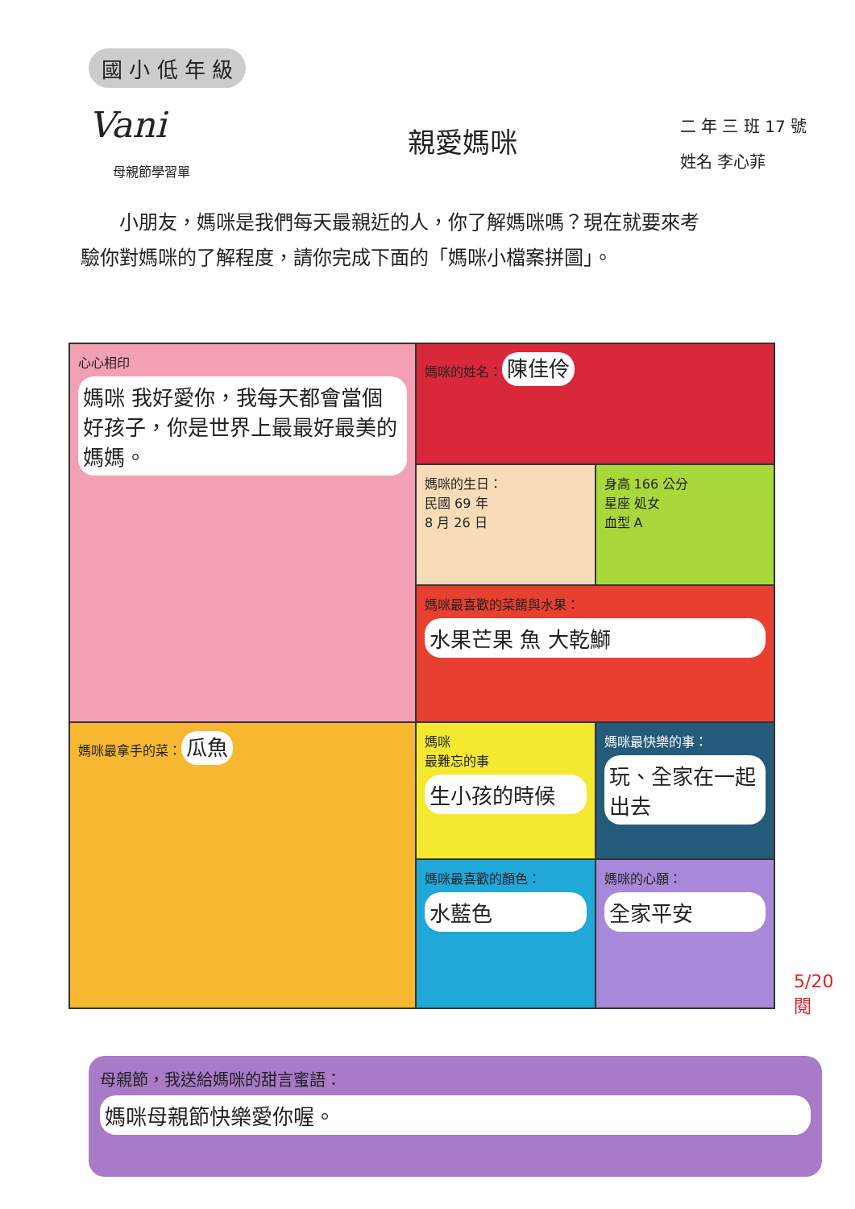國 小 低 年 級
Vani
母親節學習單
親愛媽咪
二 年 三 班 17 號
姓名 李心菲
小朋友，媽咪是我們每天最親近的人，你了解媽咪嗎？現在就要來考驗你對媽咪的了解程度，請你完成下面的「媽咪小檔案拼圖」。
心心相印
媽咪 我好愛你，我每天都會當個好孩子，你是世界上最最好最美的媽媽。
媽咪的姓名： 陳佳伶
媽咪的生日：
民國 69 年
8 月 26 日
身高 166 公分
星座 処女
血型 A
媽咪最喜歡的菜餚與水果：
水果芒果 魚 大乾鰤
媽咪最拿手的菜： 瓜魚
媽咪
最難忘的事
生小孩的時候
媽咪最快樂的事：
玩、全家在一起出去
媽咪最喜歡的顏色：
水藍色
媽咪的心願：
全家平安
5/20
閱
母親節，我送給媽咪的甜言蜜語：
媽咪母親節快樂愛你喔。